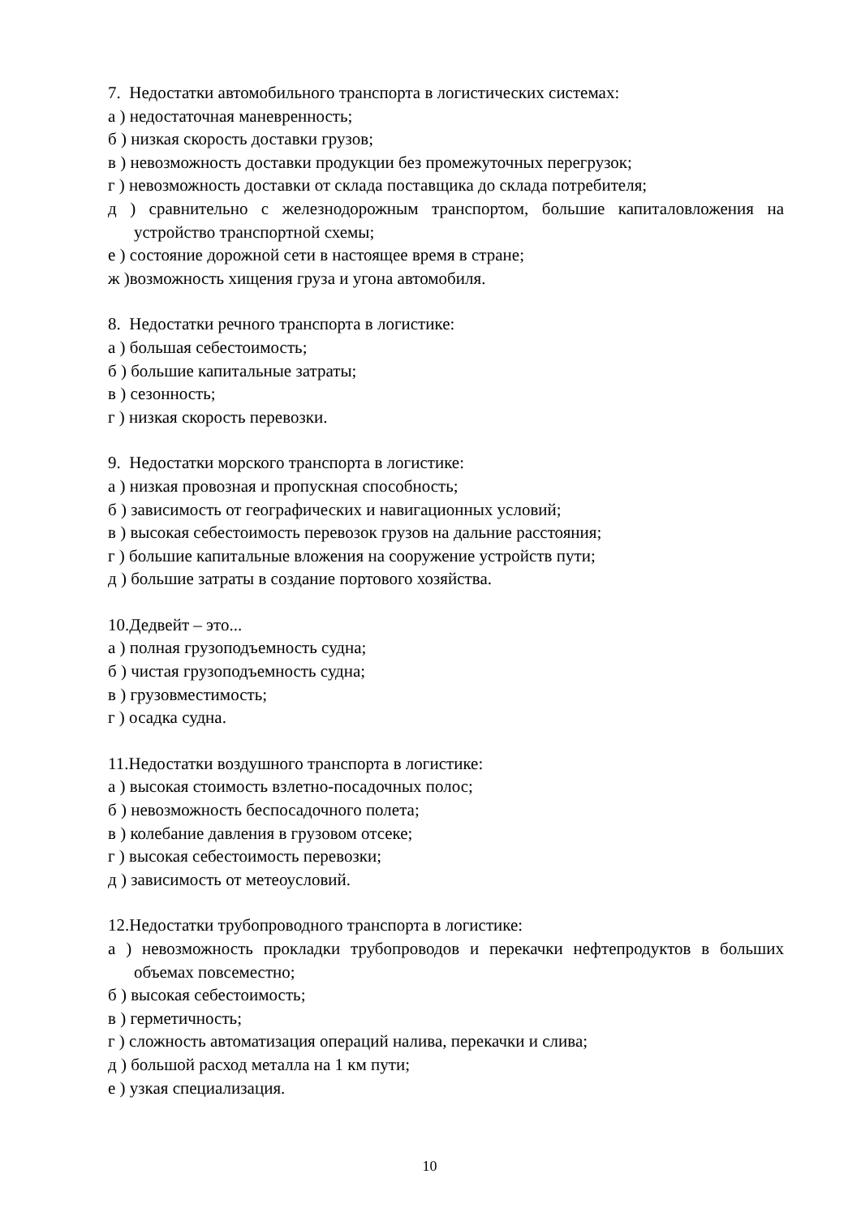7. Недостатки автомобильного транспорта в логистических системах:
а ) недостаточная маневренность;
б ) низкая скорость доставки грузов;
в ) невозможность доставки продукции без промежуточных перегрузок;
г ) невозможность доставки от склада поставщика до склада потребителя;
д ) сравнительно с железнодорожным транспортом, большие капиталовложения на устройство транспортной схемы;
е ) состояние дорожной сети в настоящее время в стране;
ж )возможность хищения груза и угона автомобиля.
8. Недостатки речного транспорта в логистике:
а ) большая себестоимость;
б ) большие капитальные затраты;
в ) сезонность;
г ) низкая скорость перевозки.
9. Недостатки морского транспорта в логистике:
а ) низкая провозная и пропускная способность;
б ) зависимость от географических и навигационных условий;
в ) высокая себестоимость перевозок грузов на дальние расстояния;
г ) большие капитальные вложения на сооружение устройств пути;
д ) большие затраты в создание портового хозяйства.
10.Дедвейт – это...
а ) полная грузоподъемность судна;
б ) чистая грузоподъемность судна;
в ) грузовместимость;
г ) осадка судна.
11.Недостатки воздушного транспорта в логистике:
а ) высокая стоимость взлетно-посадочных полос;
б ) невозможность беспосадочного полета;
в ) колебание давления в грузовом отсеке;
г ) высокая себестоимость перевозки;
д ) зависимость от метеоусловий.
12.Недостатки трубопроводного транспорта в логистике:
а ) невозможность прокладки трубопроводов и перекачки нефтепродуктов в больших объемах повсеместно;
б ) высокая себестоимость;
в ) герметичность;
г ) сложность автоматизация операций налива, перекачки и слива;
д ) большой расход металла на 1 км пути;
е ) узкая специализация.
10